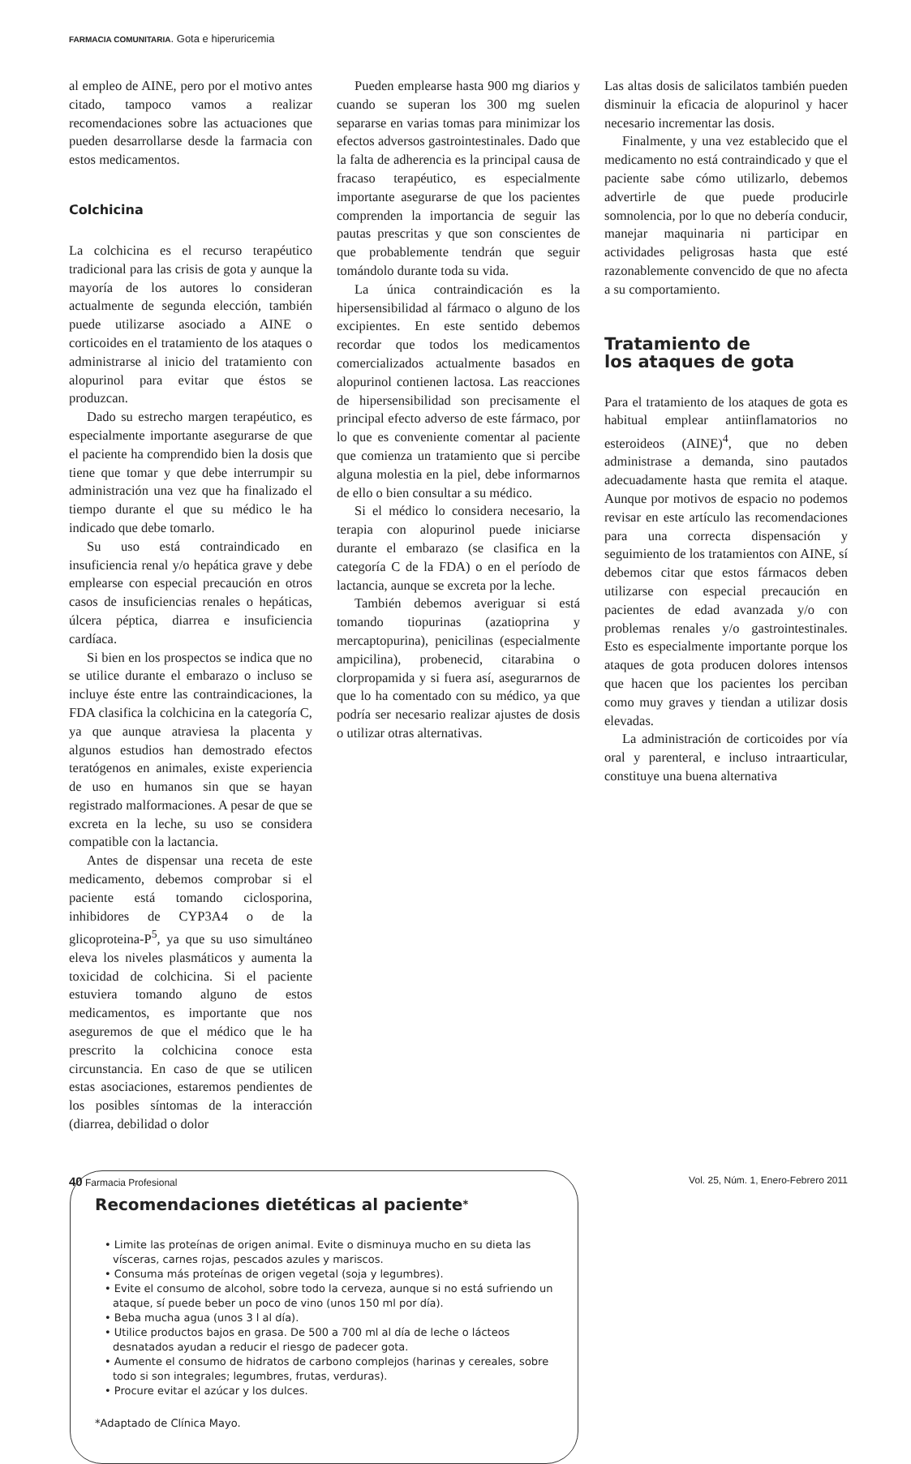FARMACIA COMUNITARIA. Gota e hiperuricemia
Pueden emplearse hasta 900 mg diarios y cuando se superan los 300 mg suelen separarse en varias tomas para minimizar los efectos adversos gastrointestinales. Dado que la falta de adherencia es la principal causa de fracaso terapéutico, es especialmente importante asegurarse de que los pacientes comprenden la importancia de seguir las pautas prescritas y que son conscientes de que probablemente tendrán que seguir tomándolo durante toda su vida.
La única contraindicación es la hipersensibilidad al fármaco o alguno de los excipientes. En este sentido debemos recordar que todos los medicamentos comercializados actualmente basados en alopurinol contienen lactosa. Las reacciones de hipersensibilidad son precisamente el principal efecto adverso de este fármaco, por lo que es conveniente comentar al paciente que comienza un tratamiento que si percibe alguna molestia en la piel, debe informarnos de ello o bien consultar a su médico.
Si el médico lo considera necesario, la terapia con alopurinol puede iniciarse durante el embarazo (se clasifica en la categoría C de la FDA) o en el período de lactancia, aunque se excreta por la leche.
También debemos averiguar si está tomando tiopurinas (azatioprina y mercaptopurina), penicilinas (especialmente ampicilina), probenecid, citarabina o clorpropamida y si fuera así, asegurarnos de que lo ha comentado con su médico, ya que podría ser necesario realizar ajustes de dosis o utilizar otras alternativas.
Las altas dosis de salicilatos también pueden disminuir la eficacia de alopurinol y hacer necesario incrementar las dosis.
Finalmente, y una vez establecido que el medicamento no está contraindicado y que el paciente sabe cómo utilizarlo, debemos advertirle de que puede producirle somnolencia, por lo que no debería conducir, manejar maquinaria ni participar en actividades peligrosas hasta que esté razonablemente convencido de que no afecta a su comportamiento.
Tratamiento de
los ataques de gota
Para el tratamiento de los ataques de gota es habitual emplear antiinflamatorios no esteroideos (AINE)<sup>4</sup>, que no deben administrase a demanda, sino pautados adecuadamente hasta que remita el ataque. Aunque por motivos de espacio no podemos revisar en este artículo las recomendaciones para una correcta dispensación y seguimiento de los tratamientos con AINE, sí debemos citar que estos fármacos deben utilizarse con especial precaución en pacientes de edad avanzada y/o con problemas renales y/o gastrointestinales. Esto es especialmente importante porque los ataques de gota producen dolores intensos que hacen que los pacientes los perciban como muy graves y tiendan a utilizar dosis elevadas.
La administración de corticoides por vía oral y parenteral, e incluso intraarticular, constituye una buena alternativa
al empleo de AINE, pero por el motivo antes citado, tampoco vamos a realizar recomendaciones sobre las actuaciones que pueden desarrollarse desde la farmacia con estos medicamentos.
Colchicina
La colchicina es el recurso terapéutico tradicional para las crisis de gota y aunque la mayoría de los autores lo consideran actualmente de segunda elección, también puede utilizarse asociado a AINE o corticoides en el tratamiento de los ataques o administrarse al inicio del tratamiento con alopurinol para evitar que éstos se produzcan.
Dado su estrecho margen terapéutico, es especialmente importante asegurarse de que el paciente ha comprendido bien la dosis que tiene que tomar y que debe interrumpir su administración una vez que ha finalizado el tiempo durante el que su médico le ha indicado que debe tomarlo.
Su uso está contraindicado en insuficiencia renal y/o hepática grave y debe emplearse con especial precaución en otros casos de insuficiencias renales o hepáticas, úlcera péptica, diarrea e insuficiencia cardíaca.
Si bien en los prospectos se indica que no se utilice durante el embarazo o incluso se incluye éste entre las contraindicaciones, la FDA clasifica la colchicina en la categoría C, ya que aunque atraviesa la placenta y algunos estudios han demostrado efectos teratógenos en animales, existe experiencia de uso en humanos sin que se hayan registrado malformaciones. A pesar de que se excreta en la leche, su uso se considera compatible con la lactancia.
Antes de dispensar una receta de este medicamento, debemos comprobar si el paciente está tomando ciclosporina, inhibidores de CYP3A4 o de la glicoproteina-P<sup>5</sup>, ya que su uso simultáneo eleva los niveles plasmáticos y aumenta la toxicidad de colchicina. Si el paciente estuviera tomando alguno de estos medicamentos, es importante que nos aseguremos de que el médico que le ha prescrito la colchicina conoce esta circunstancia. En caso de que se utilicen estas asociaciones, estaremos pendientes de los posibles síntomas de la interacción (diarrea, debilidad o dolor
Recomendaciones dietéticas al paciente*
• Limite las proteínas de origen animal. Evite o disminuya mucho en su dieta las vísceras, carnes rojas, pescados azules y mariscos.
• Consuma más proteínas de origen vegetal (soja y legumbres).
• Evite el consumo de alcohol, sobre todo la cerveza, aunque si no está sufriendo un ataque, sí puede beber un poco de vino (unos 150 ml por día).
• Beba mucha agua (unos 3 l al día).
• Utilice productos bajos en grasa. De 500 a 700 ml al día de leche o lácteos desnatados ayudan a reducir el riesgo de padecer gota.
• Aumente el consumo de hidratos de carbono complejos (harinas y cereales, sobre todo si son integrales; legumbres, frutas, verduras).
• Procure evitar el azúcar y los dulces.
*Adaptado de Clínica Mayo.
40 Farmacia Profesional Vol. 25, Núm. 1, Enero-Febrero 2011